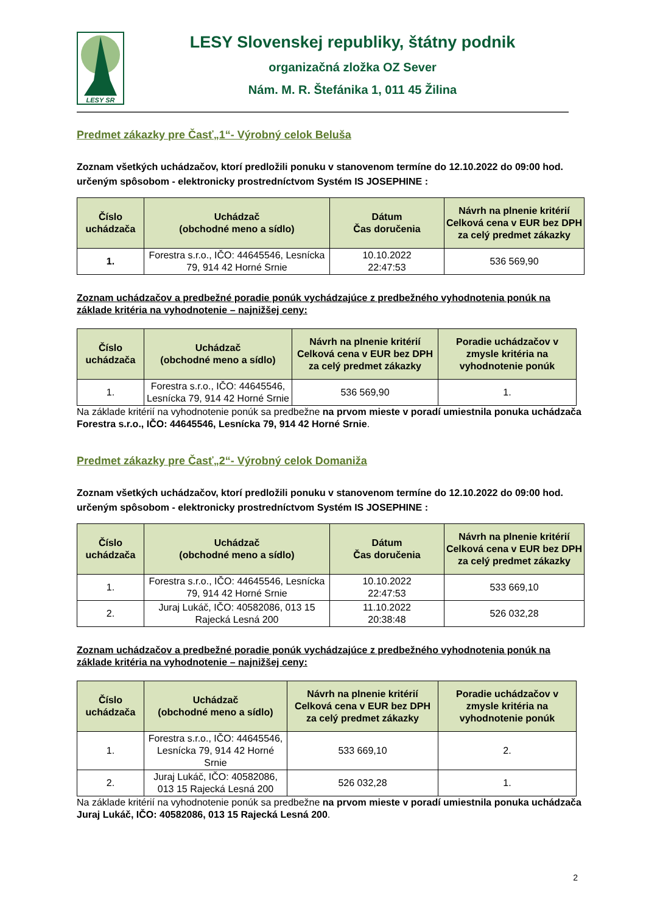LESY SR
LESY Slovenskej republiky, štátny podnik
organizačná zložka OZ Sever
Nám. M. R. Štefánika 1, 011 45 Žilina
Predmet zákazky pre Časť„1“- Výrobný celok Beluša
Zoznam všetkých uchádzačov, ktorí predložili ponuku v stanovenom termíne do 12.10.2022 do 09:00 hod. určeným spôsobom - elektronicky prostredníctvom Systém IS JOSEPHINE :
| Číslo uchádzača | Uchádzač (obchodné meno a sídlo) | Dátum Čas doručenia | Návrh na plnenie kritérií Celková cena v EUR bez DPH za celý predmet zákazky |
| --- | --- | --- | --- |
| 1. | Forestra s.r.o., IČO: 44645546, Lesnícka 79, 914 42 Horné Srnie | 10.10.2022 22:47:53 | 536 569,90 |
Zoznam uchádzačov a predbežné poradie ponúk vychádzajúce z predbežného vyhodnotenia ponúk na základe kritéria na vyhodnotenie – najnižšej ceny:
| Číslo uchádzača | Uchádzač (obchodné meno a sídlo) | Návrh na plnenie kritérií Celková cena v EUR bez DPH za celý predmet zákazky | Poradie uchádzačov v zmysle kritéria na vyhodnotenie ponúk |
| --- | --- | --- | --- |
| 1. | Forestra s.r.o., IČO: 44645546, Lesnícka 79, 914 42 Horné Srnie | 536 569,90 | 1. |
Na základe kritérií na vyhodnotenie ponúk sa predbežne na prvom mieste v poradí umiestnila ponuka uchádzača Forestra s.r.o., IČO: 44645546, Lesnícka 79, 914 42 Horné Srnie.
Predmet zákazky pre Časť„2“- Výrobný celok Domaniža
Zoznam všetkých uchádzačov, ktorí predložili ponuku v stanovenom termíne do 12.10.2022 do 09:00 hod. určeným spôsobom - elektronicky prostredníctvom Systém IS JOSEPHINE :
| Číslo uchádzača | Uchádzač (obchodné meno a sídlo) | Dátum Čas doručenia | Návrh na plnenie kritérií Celková cena v EUR bez DPH za celý predmet zákazky |
| --- | --- | --- | --- |
| 1. | Forestra s.r.o., IČO: 44645546, Lesnícka 79, 914 42 Horné Srnie | 10.10.2022 22:47:53 | 533 669,10 |
| 2. | Juraj Lukáč, IČO: 40582086, 013 15 Rajecká Lesná 200 | 11.10.2022 20:38:48 | 526 032,28 |
Zoznam uchádzačov a predbežné poradie ponúk vychádzajúce z predbežného vyhodnotenia ponúk na základe kritéria na vyhodnotenie – najnižšej ceny:
| Číslo uchádzača | Uchádzač (obchodné meno a sídlo) | Návrh na plnenie kritérií Celková cena v EUR bez DPH za celý predmet zákazky | Poradie uchádzačov v zmysle kritéria na vyhodnotenie ponúk |
| --- | --- | --- | --- |
| 1. | Forestra s.r.o., IČO: 44645546, Lesnícka 79, 914 42 Horné Srnie | 533 669,10 | 2. |
| 2. | Juraj Lukáč, IČO: 40582086, 013 15 Rajecká Lesná 200 | 526 032,28 | 1. |
Na základe kritérií na vyhodnotenie ponúk sa predbežne na prvom mieste v poradí umiestnila ponuka uchádzača Juraj Lukáč, IČO: 40582086, 013 15 Rajecká Lesná 200.
2